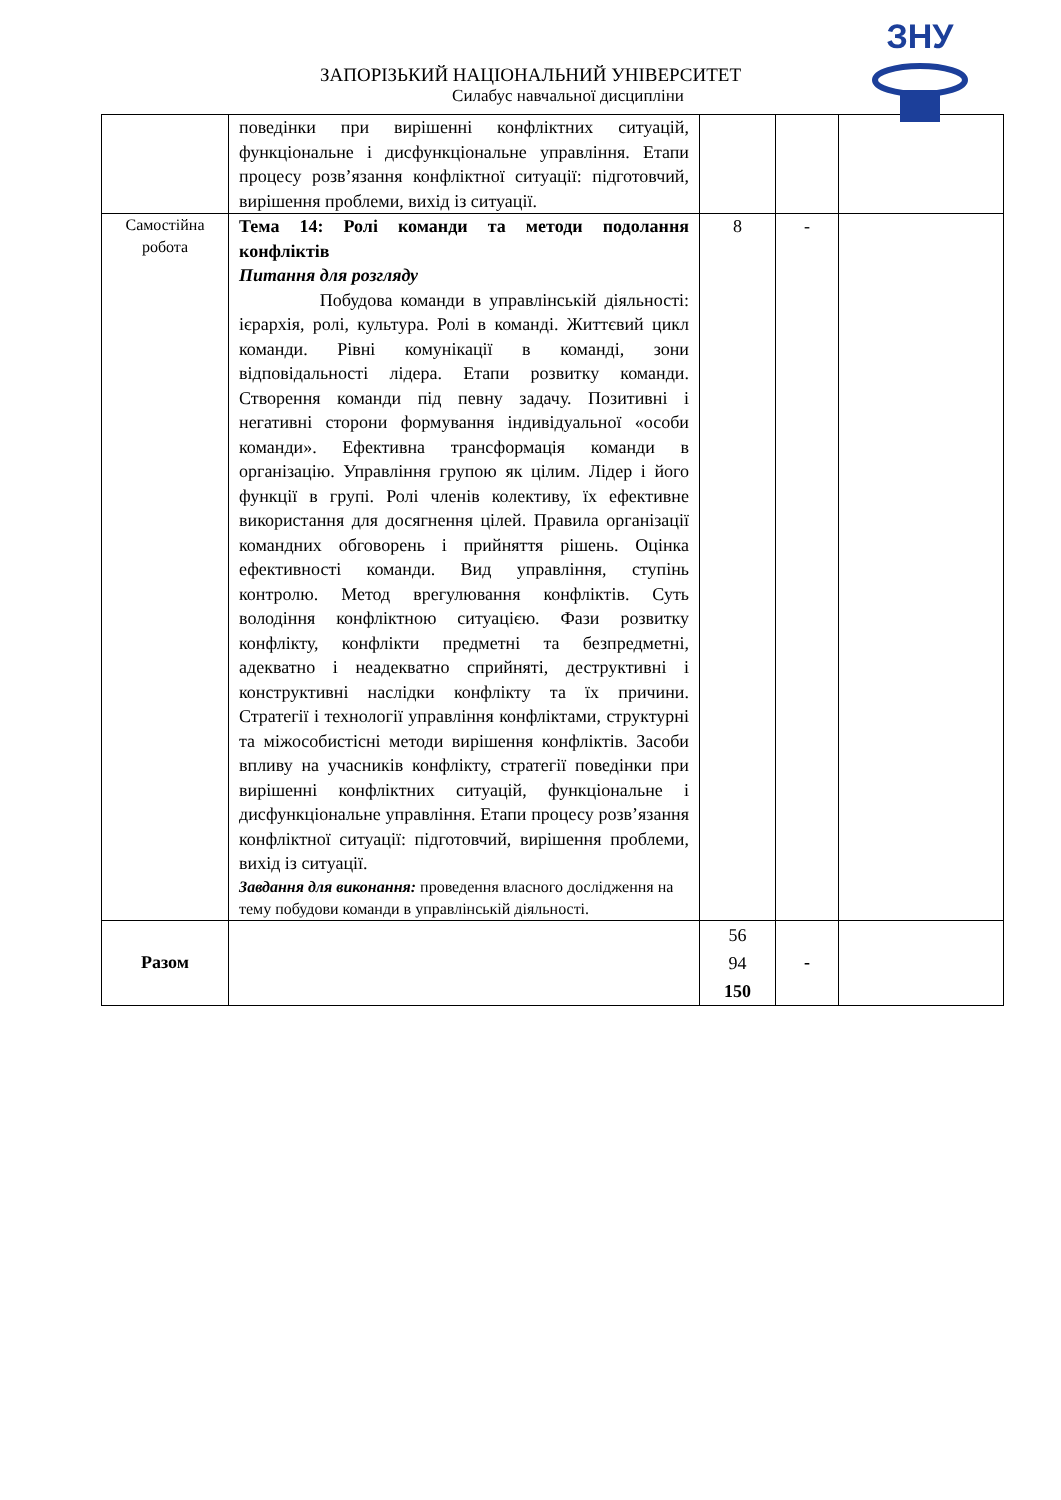ЗНУ
ЗАПОРІЗЬКИЙ НАЦІОНАЛЬНИЙ УНІВЕРСИТЕТ
Силабус навчальної дисципліни
| | поведінки при вирішенні конфліктних ситуацій, функціональне і дисфункціональне управління. Етапи процесу розв’язання конфліктної ситуації: підготовчий, вирішення проблеми, вихід із ситуації. | | | |
| Самостійна робота | Тема 14: Ролі команди та методи подолання конфліктів Питання для розгляду Побудова команди в управлінській діяльності: ієрархія, ролі, культура. Ролі в команді. Життєвий цикл команди. Рівні комунікації в команді, зони відповідальності лідера. Етапи розвитку команди. Створення команди під певну задачу. Позитивні і негативні сторони формування індивідуальної «особи команди». Ефективна трансформація команди в організацію. Управління групою як цілим. Лідер і його функції в групі. Ролі членів колективу, їх ефективне використання для досягнення цілей. Правила організації командних обговорень і прийняття рішень. Оцінка ефективності команди. Вид управління, ступінь контролю. Метод врегулювання конфліктів. Суть володіння конфліктною ситуацією. Фази розвитку конфлікту, конфлікти предметні та безпредметні, адекватно і неадекватно сприйняті, деструктивні і конструктивні наслідки конфлікту та їх причини. Стратегії і технології управління конфліктами, структурні та міжособистісні методи вирішення конфліктів. Засоби впливу на учасників конфлікту, стратегії поведінки при вирішенні конфліктних ситуацій, функціональне і дисфункціональне управління. Етапи процесу розв’язання конфліктної ситуації: підготовчий, вирішення проблеми, вихід із ситуації. Завдання для виконання: проведення власного дослідження на тему побудови команди в управлінській діяльності. | 8 | - | |
| Разом | | 56 94 150 | - | |